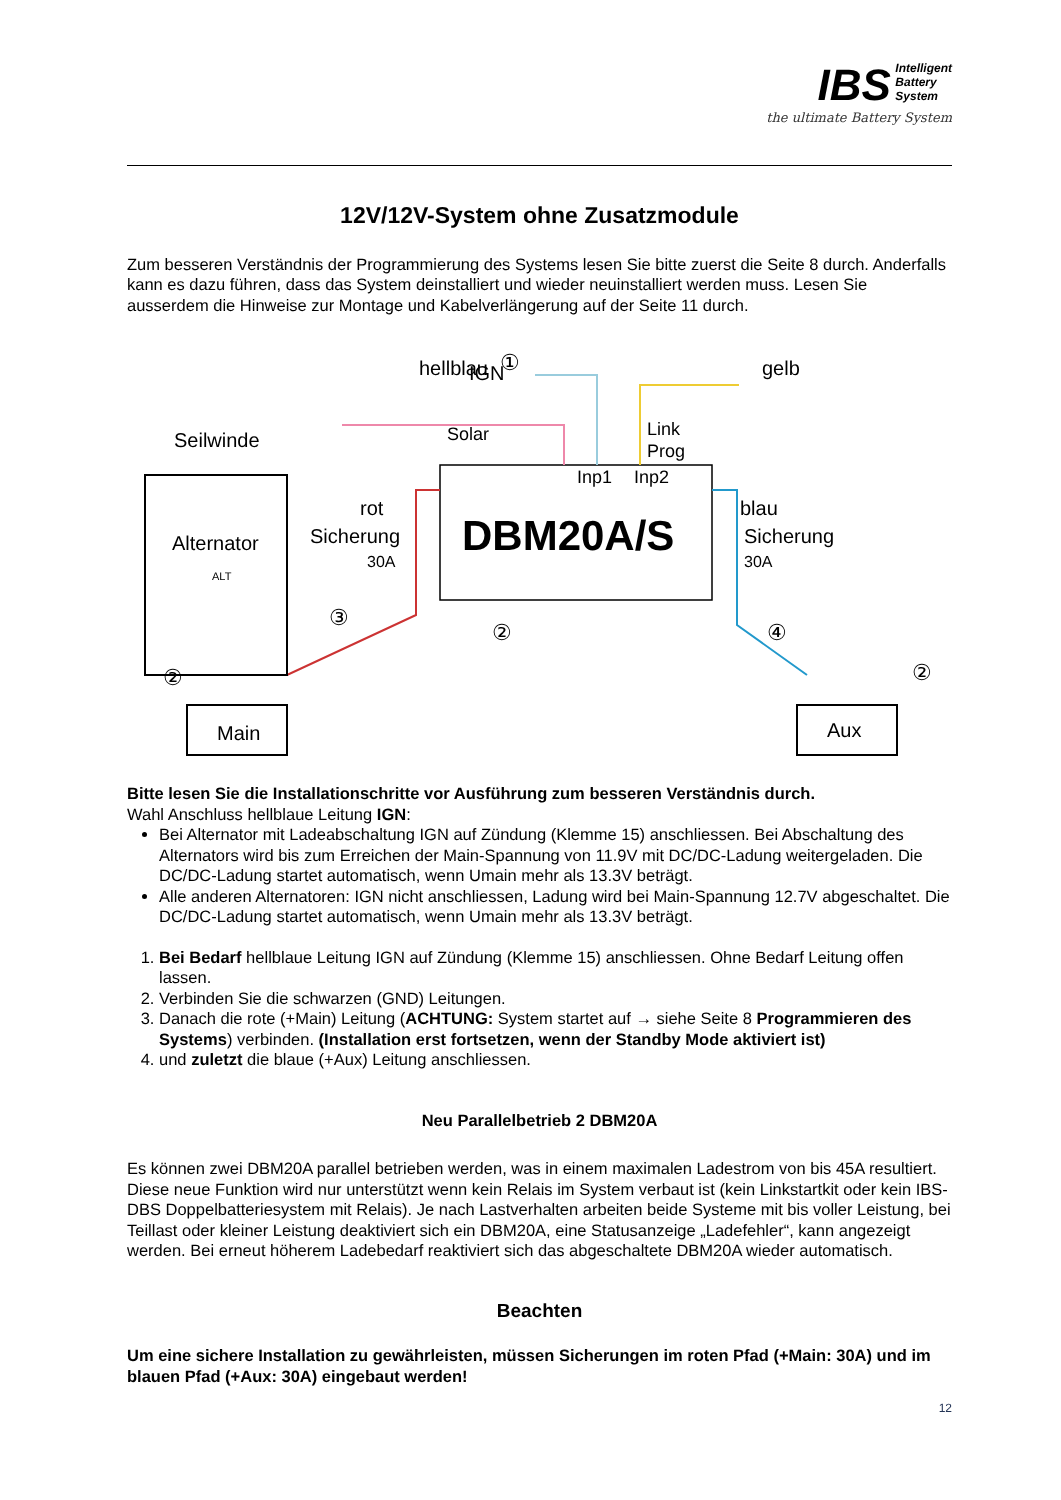IBS Intelligent
Battery
System
the ultimate Battery System
12V/12V-System ohne Zusatzmodule
Zum besseren Verständnis der Programmierung des Systems lesen Sie bitte zuerst die Seite 8 durch. Anderfalls kann es dazu führen, dass das System deinstalliert und wieder neuinstalliert werden muss. Lesen Sie ausserdem die Hinweise zur Montage und Kabelverlängerung auf der Seite 11 durch.
DBM20A/S
IGN
hellblau
gelb
Solar
Link
Prog
Inp1
Inp2
Seilwinde
Alternator
rot
Sicherung
30A
blau
Sicherung
30A
Main
Aux
ALT
③
②
②
④
②
①
Bitte lesen Sie die Installationschritte vor Ausführung zum besseren Verständnis durch.
Wahl Anschluss hellblaue Leitung IGN:
Bei Alternator mit Ladeabschaltung IGN auf Zündung (Klemme 15) anschliessen. Bei Abschaltung des Alternators wird bis zum Erreichen der Main-Spannung von 11.9V mit DC/DC-Ladung weitergeladen. Die DC/DC-Ladung startet automatisch, wenn Umain mehr als 13.3V beträgt.
Alle anderen Alternatoren: IGN nicht anschliessen, Ladung wird bei Main-Spannung 12.7V abgeschaltet. Die DC/DC-Ladung startet automatisch, wenn Umain mehr als 13.3V beträgt.
1. Bei Bedarf hellblaue Leitung IGN auf Zündung (Klemme 15) anschliessen. Ohne Bedarf Leitung offen lassen.
2. Verbinden Sie die schwarzen (GND) Leitungen.
3. Danach die rote (+Main) Leitung (ACHTUNG: System startet auf → siehe Seite 8 Programmieren des Systems) verbinden. (Installation erst fortsetzen, wenn der Standby Mode aktiviert ist)
4. und zuletzt die blaue (+Aux) Leitung anschliessen.
Neu Parallelbetrieb 2 DBM20A
Es können zwei DBM20A parallel betrieben werden, was in einem maximalen Ladestrom von bis 45A resultiert. Diese neue Funktion wird nur unterstützt wenn kein Relais im System verbaut ist (kein Linkstartkit oder kein IBS-DBS Doppelbatteriesystem mit Relais). Je nach Lastverhalten arbeiten beide Systeme mit bis voller Leistung, bei Teillast oder kleiner Leistung deaktiviert sich ein DBM20A, eine Statusanzeige „Ladefehler“, kann angezeigt werden. Bei erneut höherem Ladebedarf reaktiviert sich das abgeschaltete DBM20A wieder automatisch.
Beachten
Um eine sichere Installation zu gewährleisten, müssen Sicherungen im roten Pfad (+Main: 30A) und im blauen Pfad (+Aux: 30A) eingebaut werden!
12